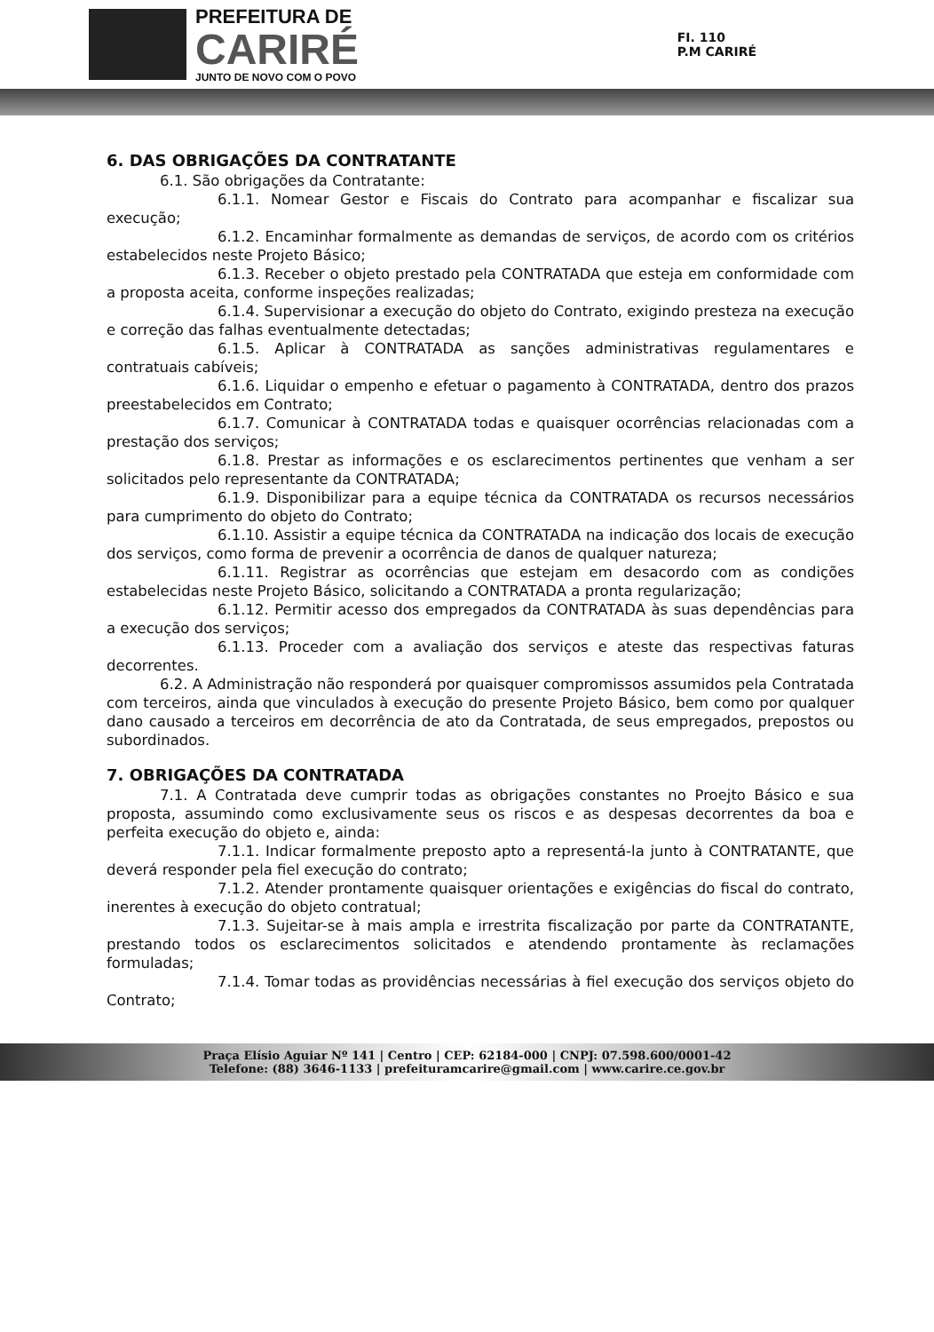PREFEITURA DE
CARIRÉ
JUNTO DE NOVO COM O POVO
FI. 110
P.M CARIRÉ
6. DAS OBRIGAÇÕES DA CONTRATANTE
6.1. São obrigações da Contratante:
6.1.1. Nomear Gestor e Fiscais do Contrato para acompanhar e fiscalizar sua execução;
6.1.2. Encaminhar formalmente as demandas de serviços, de acordo com os critérios estabelecidos neste Projeto Básico;
6.1.3. Receber o objeto prestado pela CONTRATADA que esteja em conformidade com a proposta aceita, conforme inspeções realizadas;
6.1.4. Supervisionar a execução do objeto do Contrato, exigindo presteza na execução e correção das falhas eventualmente detectadas;
6.1.5. Aplicar à CONTRATADA as sanções administrativas regulamentares e contratuais cabíveis;
6.1.6. Liquidar o empenho e efetuar o pagamento à CONTRATADA, dentro dos prazos preestabelecidos em Contrato;
6.1.7. Comunicar à CONTRATADA todas e quaisquer ocorrências relacionadas com a prestação dos serviços;
6.1.8. Prestar as informações e os esclarecimentos pertinentes que venham a ser solicitados pelo representante da CONTRATADA;
6.1.9. Disponibilizar para a equipe técnica da CONTRATADA os recursos necessários para cumprimento do objeto do Contrato;
6.1.10. Assistir a equipe técnica da CONTRATADA na indicação dos locais de execução dos serviços, como forma de prevenir a ocorrência de danos de qualquer natureza;
6.1.11. Registrar as ocorrências que estejam em desacordo com as condições estabelecidas neste Projeto Básico, solicitando a CONTRATADA a pronta regularização;
6.1.12. Permitir acesso dos empregados da CONTRATADA às suas dependências para a execução dos serviços;
6.1.13. Proceder com a avaliação dos serviços e ateste das respectivas faturas decorrentes.
6.2. A Administração não responderá por quaisquer compromissos assumidos pela Contratada com terceiros, ainda que vinculados à execução do presente Projeto Básico, bem como por qualquer dano causado a terceiros em decorrência de ato da Contratada, de seus empregados, prepostos ou subordinados.
7. OBRIGAÇÕES DA CONTRATADA
7.1. A Contratada deve cumprir todas as obrigações constantes no Proejto Básico e sua proposta, assumindo como exclusivamente seus os riscos e as despesas decorrentes da boa e perfeita execução do objeto e, ainda:
7.1.1. Indicar formalmente preposto apto a representá-la junto à CONTRATANTE, que deverá responder pela fiel execução do contrato;
7.1.2. Atender prontamente quaisquer orientações e exigências do fiscal do contrato, inerentes à execução do objeto contratual;
7.1.3. Sujeitar-se à mais ampla e irrestrita fiscalização por parte da CONTRATANTE, prestando todos os esclarecimentos solicitados e atendendo prontamente às reclamações formuladas;
7.1.4. Tomar todas as providências necessárias à fiel execução dos serviços objeto do Contrato;
Praça Elísio Aguiar Nº 141 | Centro | CEP: 62184-000 | CNPJ: 07.598.600/0001-42
Telefone: (88) 3646-1133 | prefeituramcarire@gmail.com | www.carire.ce.gov.br